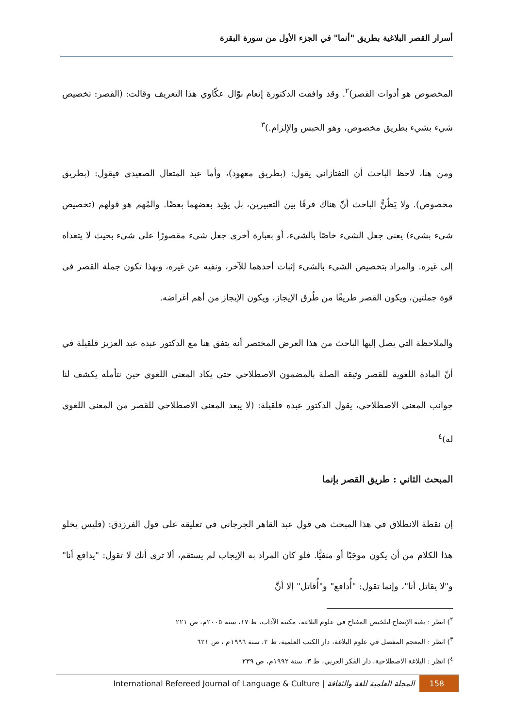أسرار القصر البلاغية بطريق "أنما" في الجزء الأول من سورة البقرة
المخصوص هو أدوات القصر)<sup>٢</sup>. وقد وافقت الدكتورة إنعام نوّال عكّاوي هذا التعريف وقالت: (القصر: تخصيص شيء بشيء بطريق مخصوص، وهو الحبس والإلزام.)<sup>٣</sup>
ومن هنا، لاحظ الباحث أن التفتازاني يقول: (بطريق معهود)، وأما عبد المتعال الصعيدي فيقول: (بطريق مخصوص). ولا يَظُنُّ الباحث أنّ هناك فرقًا بين التعبيرين، بل يؤيد بعضهما بعضًا. والمُهم هو قولهم (تخصيص شيء بشيء) يعني جعل الشيء خاصًا بالشيء، أو بعبارة أخرى جعل شيء مقصورًا على شيء بحيث لا يتعداه إلى غيره. والمراد بتخصيص الشيء بالشيء إثبات أحدهما للآخر، ونفيه عن غيره، وبهذا تكون جملة القصر في قوة جملتين، ويكون القصر طريقًا من طُرق الإيجاز، ويكون الإيجاز من أهم أغراضه.
والملاحظة التي يصل إليها الباحث من هذا العرض المختصر أنه يتفق هنا مع الدكتور عبده عبد العزيز قلقيلة في أنّ المادة اللغوية للقصر وثيقة الصلة بالمضمون الاصطلاحي حتى يكاد المعنى اللغوي حين نتأمله يكشف لنا جوانب المعنى الاصطلاحي، يقول الدكتور عبده قلقيلة: (لا يبعد المعنى الاصطلاحي للقصر من المعنى اللغوي له)<sup>٤</sup>
المبحث الثاني : طريق القصر بإنما
إن نقطة الانطلاق في هذا المبحث هي قول عبد القاهر الجرجاني في تعليقه على قول الفرزدق: (فليس يخلو هذا الكلام من أن يكون موجَبًا أو منفيًّا. فلو كان المراد به الإيجاب لم يستقم، ألا ترى أنك لا تقول: "يدافع أنا" و"لا يقاتل أنا"، وإنما تقول: "أُدافع" و"أُقاتل" إلا أنَّ
<sup>٢</sup>) انظر : بغية الإيضاح لتلخيص المفتاح في علوم البلاغة، مكتبة الآداب، ط ١٧، سنة ٢٠٠٥م، ص ٢٢١
<sup>٣</sup>) انظر : المعجم المفصل في علوم البلاغة، دار الكتب العلمية، ط ٢، سنة ١٩٩٦م ، ص ٦٢١
<sup>٤</sup>) انظر : البلاغة الاصطلاحية، دار الفكر العربي، ط ٣، سنة ١٩٩٢م، ص ٢٣٩
International Refereed Journal of Language & Culture | المجلة العلمية للغة والثقافة 158